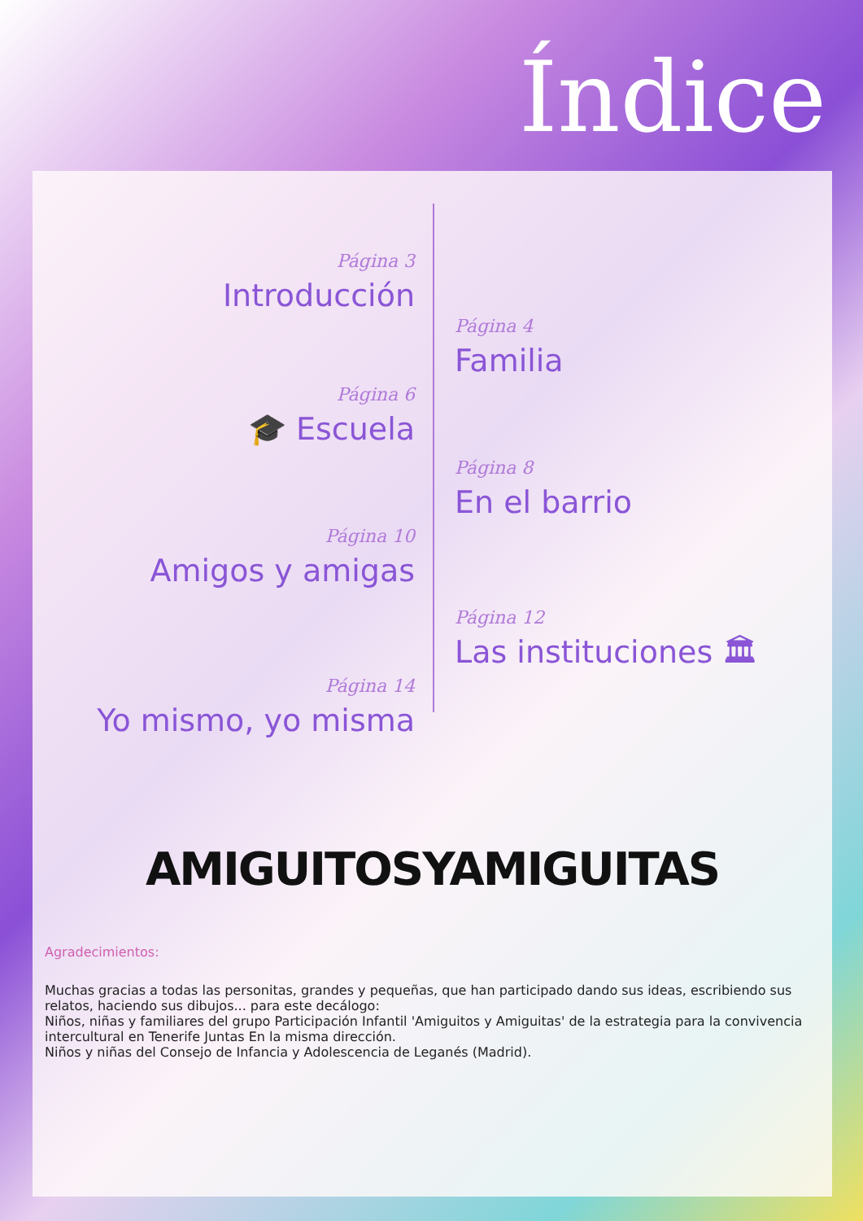Índice
Página 3
Introducción
Página 6
🎓 Escuela
Página 10
Amigos y amigas
Página 14
Yo mismo, yo misma
Página 4
Familia
Página 8
En el barrio
Página 12
Las instituciones 🏛
AMIGUITOSYAMIGUITAS
Agradecimientos:
Muchas gracias a todas las personitas, grandes y pequeñas, que han participado dando sus ideas, escribiendo sus relatos, haciendo sus dibujos... para este decálogo:
Niños, niñas y familiares del grupo Participación Infantil 'Amiguitos y Amiguitas' de la estrategia para la convivencia intercultural en Tenerife Juntas En la misma dirección.
Niños y niñas del Consejo de Infancia y Adolescencia de Leganés (Madrid).